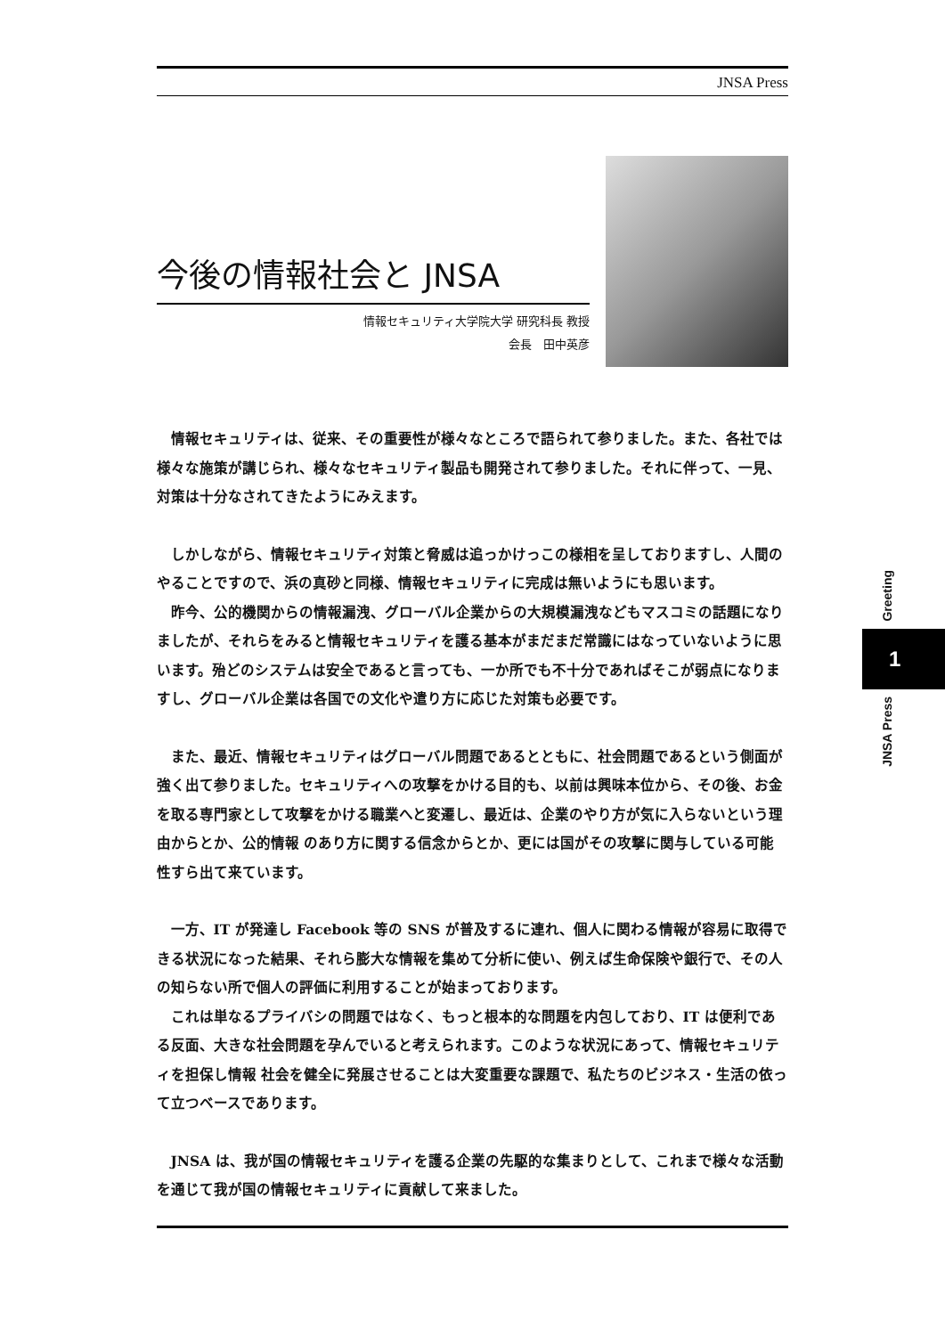JNSA Press
今後の情報社会と JNSA
情報セキュリティ大学院大学 研究科長 教授
会長　田中英彦
情報セキュリティは、従来、その重要性が様々なところで語られて参りました。また、各社では様々な施策が講じられ、様々なセキュリティ製品も開発されて参りました。それに伴って、一見、対策は十分なされてきたようにみえます。
しかしながら、情報セキュリティ対策と脅威は追っかけっこの様相を呈しておりますし、人間のやることですので、浜の真砂と同様、情報セキュリティに完成は無いようにも思います。
昨今、公的機関からの情報漏洩、グローバル企業からの大規模漏洩などもマスコミの話題になりましたが、それらをみると情報セキュリティを護る基本がまだまだ常識にはなっていないように思います。殆どのシステムは安全であると言っても、一か所でも不十分であればそこが弱点になりますし、グローバル企業は各国での文化や遣り方に応じた対策も必要です。
また、最近、情報セキュリティはグローバル問題であるとともに、社会問題であるという側面が強く出て参りました。セキュリティへの攻撃をかける目的も、以前は興味本位から、その後、お金を取る専門家として攻撃をかける職業へと変遷し、最近は、企業のやり方が気に入らないという理由からとか、公的情報 のあり方に関する信念からとか、更には国がその攻撃に関与している可能性すら出て来ています。
一方、IT が発達し Facebook 等の SNS が普及するに連れ、個人に関わる情報が容易に取得できる状況になった結果、それら膨大な情報を集めて分析に使い、例えば生命保険や銀行で、その人の知らない所で個人の評価に利用することが始まっております。
これは単なるプライバシの問題ではなく、もっと根本的な問題を内包しており、IT は便利である反面、大きな社会問題を孕んでいると考えられます。このような状況にあって、情報セキュリティを担保し情報 社会を健全に発展させることは大変重要な課題で、私たちのビジネス・生活の依って立つベースであります。
JNSA は、我が国の情報セキュリティを護る企業の先駆的な集まりとして、これまで様々な活動を通じて我が国の情報セキュリティに貢献して来ました。
Greeting
1
JNSA Press